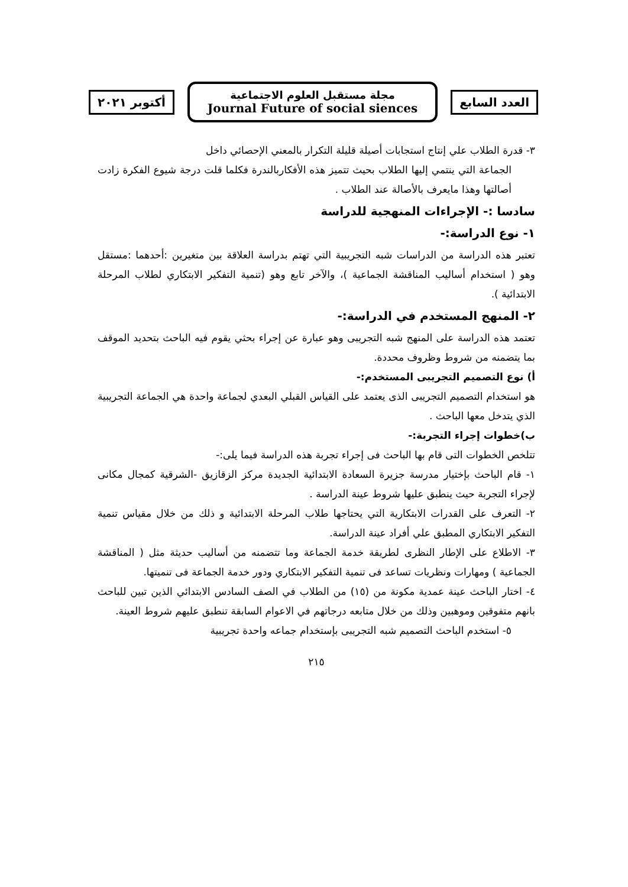العدد السابع
مجلة مستقبل العلوم الاجتماعية
Journal Future of social siences
أكتوبر ٢٠٢١
٣- قدرة الطلاب علي إنتاج استجابات أصيلة قليلة التكرار بالمعني الإحصائي داخل
الجماعة التي ينتمي إليها الطلاب بحيث تتميز هذه الأفكاربالندرة فكلما قلت درجة شيوع الفكرة زادت أصالتها وهذا مايعرف بالأصالة عند الطلاب .
سادسا :- الإجراءات المنهجية للدراسة
١- نوع الدراسة:-
تعتبر هذه الدراسة من الدراسات شبه التجريبية التي تهتم بدراسة العلاقة بين متغيرين :أحدهما :مستقل وهو ( استخدام أساليب المناقشة الجماعية )، والآخر تابع وهو (تنمية التفكير الابتكاري لطلاب المرحلة الابتدائية ).
٢- المنهج المستخدم في الدراسة:-
تعتمد هذه الدراسة على المنهج شبه التجريبى وهو عبارة عن إجراء بحثي يقوم فيه الباحث بتحديد الموقف بما يتضمنه من شروط وظروف محددة.
أ) نوع التصميم التجريبى المستخدم:-
هو استخدام التصميم التجريبى الذى يعتمد على القياس القبلي البعدي لجماعة واحدة هي الجماعة التجريبية الذي يتدخل معها الباحث .
ب)خطوات إجراء التجربة:-
تتلخص الخطوات التى قام بها الباحث فى إجراء تجربة هذه الدراسة فيما يلى:-
١- قام الباحث بإختيار مدرسة جزيرة السعادة الابتدائية الجديدة مركز الزقازيق -الشرقية كمجال مكانى لإجراء التجربة حيث ينطبق عليها شروط عينة الدراسة .
٢- التعرف على القدرات الابتكارية التي يحتاجها طلاب المرحلة الابتدائية و ذلك من خلال مقياس تنمية التفكير الابتكاري المطبق علي أفراد عينة الدراسة.
٣- الاطلاع على الإطار النظرى لطريقة خدمة الجماعة وما تتضمنه من أساليب حديثة مثل ( المناقشة الجماعية ) ومهارات ونظريات تساعد فى تنمية التفكير الابتكاري ودور خدمة الجماعة فى تنميتها.
٤- اختار الباحث عينة عمدية مكونة من (١٥) من الطلاب في الصف السادس الابتدائي الذين تبين للباحث بانهم متفوقين وموهبين وذلك من خلال متابعه درجاتهم في الاعوام السابقة تنطبق عليهم شروط العينة.
٥- استخدم الباحث التصميم شبه التجريبى بإستخدام جماعه واحدة تجريبية
٢١٥